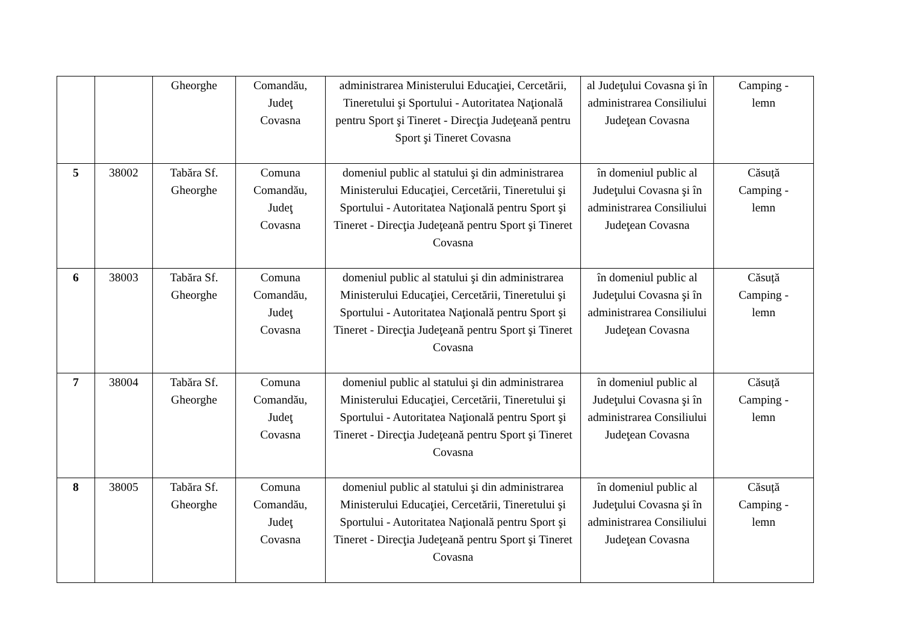| | | Gheorghe | Comandău, Judeţ Covasna | administrarea Ministerului Educaţiei, Cercetării, Tineretului şi Sportului - Autoritatea Naţională pentru Sport şi Tineret - Direcţia Judeţeană pentru Sport şi Tineret Covasna | al Judeţului Covasna şi în administrarea Consiliului Judeţean Covasna | Camping - lemn |
| 5 | 38002 | Tabăra Sf. Gheorghe | Comuna Comandău, Judeţ Covasna | domeniul public al statului şi din administrarea Ministerului Educaţiei, Cercetării, Tineretului şi Sportului - Autoritatea Naţională pentru Sport şi Tineret - Direcţia Judeţeană pentru Sport şi Tineret Covasna | în domeniul public al Judeţului Covasna şi în administrarea Consiliului Judeţean Covasna | Căsuță Camping - lemn |
| 6 | 38003 | Tabăra Sf. Gheorghe | Comuna Comandău, Judeţ Covasna | domeniul public al statului şi din administrarea Ministerului Educaţiei, Cercetării, Tineretului şi Sportului - Autoritatea Naţională pentru Sport şi Tineret - Direcţia Judeţeană pentru Sport şi Tineret Covasna | în domeniul public al Judeţului Covasna şi în administrarea Consiliului Judeţean Covasna | Căsuță Camping - lemn |
| 7 | 38004 | Tabăra Sf. Gheorghe | Comuna Comandău, Judeţ Covasna | domeniul public al statului şi din administrarea Ministerului Educaţiei, Cercetării, Tineretului şi Sportului - Autoritatea Naţională pentru Sport şi Tineret - Direcţia Judeţeană pentru Sport şi Tineret Covasna | în domeniul public al Judeţului Covasna şi în administrarea Consiliului Judeţean Covasna | Căsuță Camping - lemn |
| 8 | 38005 | Tabăra Sf. Gheorghe | Comuna Comandău, Judeţ Covasna | domeniul public al statului şi din administrarea Ministerului Educaţiei, Cercetării, Tineretului şi Sportului - Autoritatea Naţională pentru Sport şi Tineret - Direcţia Judeţeană pentru Sport şi Tineret Covasna | în domeniul public al Judeţului Covasna şi în administrarea Consiliului Judeţean Covasna | Căsuță Camping - lemn |